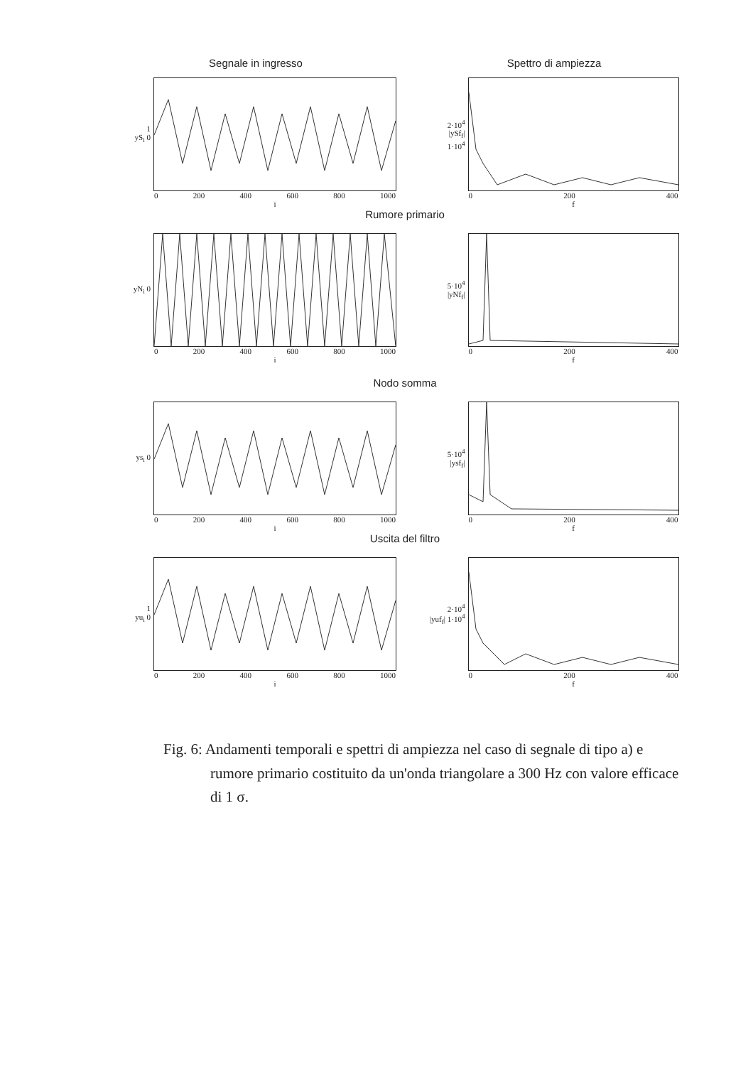Segnale in ingresso Spettro di ampiezza
1
yS<sub>i</sub> 0
0 200 400 600 800 1000
i
2·10<sup>4</sup>
|ySf<sub>f</sub>| 1·10<sup>4</sup>
0 200 400
f
Rumore primario
yN<sub>i</sub> 0
0 200 400 600 800 1000
i
5·10<sup>4</sup>
|yNf<sub>f</sub>|
0 200 400
f
Nodo somma
ys<sub>i</sub> 0
0 200 400 600 800 1000
i
5·10<sup>4</sup>
|ysf<sub>f</sub>|
0 200 400
f
Uscita del filtro
1
yu<sub>i</sub> 0
0 200 400 600 800 1000
i
2·10<sup>4</sup>
|yuf<sub>f</sub>| 1·10<sup>4</sup>
0 200 400
f
Fig. 6: Andamenti temporali e spettri di ampiezza nel caso di segnale di tipo a) e rumore primario costituito da un'onda triangolare a 300 Hz con valore efficace di 1 σ.